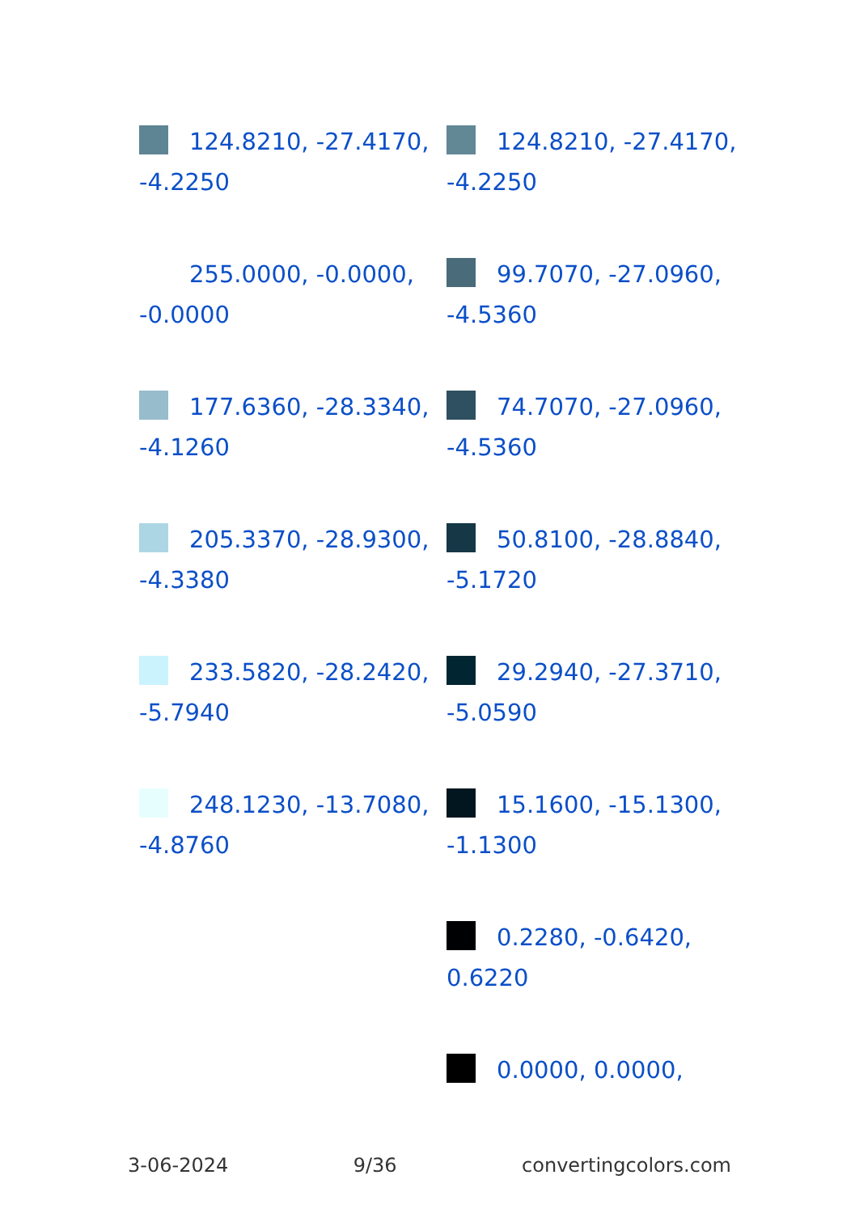124.8210, -27.4170, -4.2250
255.0000, -0.0000, -0.0000
177.6360, -28.3340, -4.1260
205.3370, -28.9300, -4.3380
233.5820, -28.2420, -5.7940
248.1230, -13.7080, -4.8760
124.8210, -27.4170, -4.2250
99.7070, -27.0960, -4.5360
74.7070, -27.0960, -4.5360
50.8100, -28.8840, -5.1720
29.2940, -27.3710, -5.0590
15.1600, -15.1300, -1.1300
0.2280, -0.6420, 0.6220
0.0000, 0.0000,
3-06-2024 9/36 convertingcolors.com